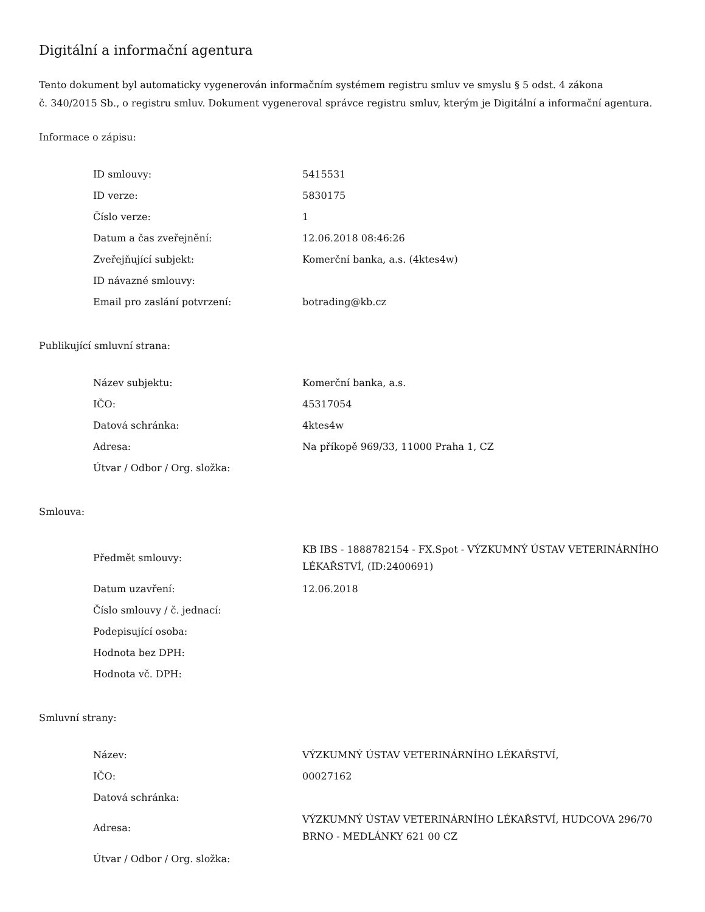Digitální a informační agentura
Tento dokument byl automaticky vygenerován informačním systémem registru smluv ve smyslu § 5 odst. 4 zákona
č. 340/2015 Sb., o registru smluv. Dokument vygeneroval správce registru smluv, kterým je Digitální a informační agentura.
Informace o zápisu:
| ID smlouvy: | 5415531 |
| ID verze: | 5830175 |
| Číslo verze: | 1 |
| Datum a čas zveřejnění: | 12.06.2018 08:46:26 |
| Zveřejňující subjekt: | Komerční banka, a.s. (4ktes4w) |
| ID návazné smlouvy: | |
| Email pro zaslání potvrzení: | botrading@kb.cz |
Publikující smluvní strana:
| Název subjektu: | Komerční banka, a.s. |
| IČO: | 45317054 |
| Datová schránka: | 4ktes4w |
| Adresa: | Na příkopě 969/33, 11000 Praha 1, CZ |
| Útvar / Odbor / Org. složka: | |
Smlouva:
| Předmět smlouvy: | KB IBS - 1888782154 - FX.Spot - VÝZKUMNÝ ÚSTAV VETERINÁRNÍHO LÉKAŘSTVÍ, (ID:2400691) |
| Datum uzavření: | 12.06.2018 |
| Číslo smlouvy / č. jednací: | |
| Podepisující osoba: | |
| Hodnota bez DPH: | |
| Hodnota vč. DPH: | |
Smluvní strany:
| Název: | VÝZKUMNÝ ÚSTAV VETERINÁRNÍHO LÉKAŘSTVÍ, |
| IČO: | 00027162 |
| Datová schránka: | |
| Adresa: | VÝZKUMNÝ ÚSTAV VETERINÁRNÍHO LÉKAŘSTVÍ, HUDCOVA 296/70 BRNO - MEDLÁNKY 621 00 CZ |
| Útvar / Odbor / Org. složka: | |